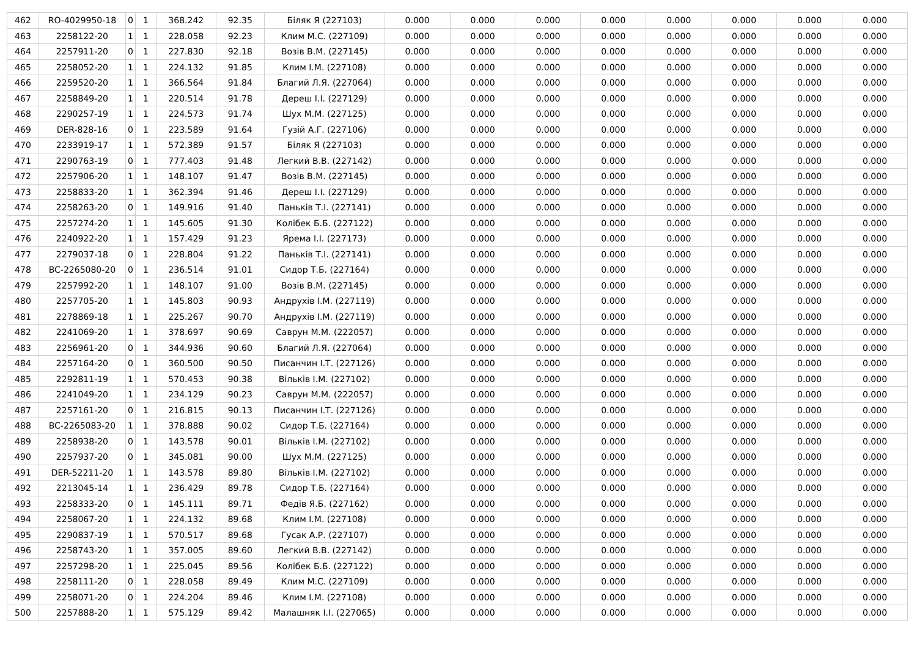| 462 | RO-4029950-18 | 0 | 1 | 368.242 | 92.35 | Біляк Я (227103) | 0.000 | 0.000 | 0.000 | 0.000 | 0.000 | 0.000 | 0.000 | 0.000 |
| 463 | 2258122-20 | 1 | 1 | 228.058 | 92.23 | Клим М.С. (227109) | 0.000 | 0.000 | 0.000 | 0.000 | 0.000 | 0.000 | 0.000 | 0.000 |
| 464 | 2257911-20 | 0 | 1 | 227.830 | 92.18 | Возів В.М. (227145) | 0.000 | 0.000 | 0.000 | 0.000 | 0.000 | 0.000 | 0.000 | 0.000 |
| 465 | 2258052-20 | 1 | 1 | 224.132 | 91.85 | Клим І.М. (227108) | 0.000 | 0.000 | 0.000 | 0.000 | 0.000 | 0.000 | 0.000 | 0.000 |
| 466 | 2259520-20 | 1 | 1 | 366.564 | 91.84 | Благий Л.Я. (227064) | 0.000 | 0.000 | 0.000 | 0.000 | 0.000 | 0.000 | 0.000 | 0.000 |
| 467 | 2258849-20 | 1 | 1 | 220.514 | 91.78 | Дереш І.І. (227129) | 0.000 | 0.000 | 0.000 | 0.000 | 0.000 | 0.000 | 0.000 | 0.000 |
| 468 | 2290257-19 | 1 | 1 | 224.573 | 91.74 | Шух М.М. (227125) | 0.000 | 0.000 | 0.000 | 0.000 | 0.000 | 0.000 | 0.000 | 0.000 |
| 469 | DER-828-16 | 0 | 1 | 223.589 | 91.64 | Гузій А.Г. (227106) | 0.000 | 0.000 | 0.000 | 0.000 | 0.000 | 0.000 | 0.000 | 0.000 |
| 470 | 2233919-17 | 1 | 1 | 572.389 | 91.57 | Біляк Я (227103) | 0.000 | 0.000 | 0.000 | 0.000 | 0.000 | 0.000 | 0.000 | 0.000 |
| 471 | 2290763-19 | 0 | 1 | 777.403 | 91.48 | Легкий В.В. (227142) | 0.000 | 0.000 | 0.000 | 0.000 | 0.000 | 0.000 | 0.000 | 0.000 |
| 472 | 2257906-20 | 1 | 1 | 148.107 | 91.47 | Возів В.М. (227145) | 0.000 | 0.000 | 0.000 | 0.000 | 0.000 | 0.000 | 0.000 | 0.000 |
| 473 | 2258833-20 | 1 | 1 | 362.394 | 91.46 | Дереш І.І. (227129) | 0.000 | 0.000 | 0.000 | 0.000 | 0.000 | 0.000 | 0.000 | 0.000 |
| 474 | 2258263-20 | 0 | 1 | 149.916 | 91.40 | Паньків Т.І. (227141) | 0.000 | 0.000 | 0.000 | 0.000 | 0.000 | 0.000 | 0.000 | 0.000 |
| 475 | 2257274-20 | 1 | 1 | 145.605 | 91.30 | Колібек Б.Б. (227122) | 0.000 | 0.000 | 0.000 | 0.000 | 0.000 | 0.000 | 0.000 | 0.000 |
| 476 | 2240922-20 | 1 | 1 | 157.429 | 91.23 | Ярема І.І. (227173) | 0.000 | 0.000 | 0.000 | 0.000 | 0.000 | 0.000 | 0.000 | 0.000 |
| 477 | 2279037-18 | 0 | 1 | 228.804 | 91.22 | Паньків Т.І. (227141) | 0.000 | 0.000 | 0.000 | 0.000 | 0.000 | 0.000 | 0.000 | 0.000 |
| 478 | BC-2265080-20 | 0 | 1 | 236.514 | 91.01 | Сидор Т.Б. (227164) | 0.000 | 0.000 | 0.000 | 0.000 | 0.000 | 0.000 | 0.000 | 0.000 |
| 479 | 2257992-20 | 1 | 1 | 148.107 | 91.00 | Возів В.М. (227145) | 0.000 | 0.000 | 0.000 | 0.000 | 0.000 | 0.000 | 0.000 | 0.000 |
| 480 | 2257705-20 | 1 | 1 | 145.803 | 90.93 | Андрухів І.М. (227119) | 0.000 | 0.000 | 0.000 | 0.000 | 0.000 | 0.000 | 0.000 | 0.000 |
| 481 | 2278869-18 | 1 | 1 | 225.267 | 90.70 | Андрухів І.М. (227119) | 0.000 | 0.000 | 0.000 | 0.000 | 0.000 | 0.000 | 0.000 | 0.000 |
| 482 | 2241069-20 | 1 | 1 | 378.697 | 90.69 | Саврун М.М. (222057) | 0.000 | 0.000 | 0.000 | 0.000 | 0.000 | 0.000 | 0.000 | 0.000 |
| 483 | 2256961-20 | 0 | 1 | 344.936 | 90.60 | Благий Л.Я. (227064) | 0.000 | 0.000 | 0.000 | 0.000 | 0.000 | 0.000 | 0.000 | 0.000 |
| 484 | 2257164-20 | 0 | 1 | 360.500 | 90.50 | Писанчин І.Т. (227126) | 0.000 | 0.000 | 0.000 | 0.000 | 0.000 | 0.000 | 0.000 | 0.000 |
| 485 | 2292811-19 | 1 | 1 | 570.453 | 90.38 | Вільків І.М. (227102) | 0.000 | 0.000 | 0.000 | 0.000 | 0.000 | 0.000 | 0.000 | 0.000 |
| 486 | 2241049-20 | 1 | 1 | 234.129 | 90.23 | Саврун М.М. (222057) | 0.000 | 0.000 | 0.000 | 0.000 | 0.000 | 0.000 | 0.000 | 0.000 |
| 487 | 2257161-20 | 0 | 1 | 216.815 | 90.13 | Писанчин І.Т. (227126) | 0.000 | 0.000 | 0.000 | 0.000 | 0.000 | 0.000 | 0.000 | 0.000 |
| 488 | BC-2265083-20 | 1 | 1 | 378.888 | 90.02 | Сидор Т.Б. (227164) | 0.000 | 0.000 | 0.000 | 0.000 | 0.000 | 0.000 | 0.000 | 0.000 |
| 489 | 2258938-20 | 0 | 1 | 143.578 | 90.01 | Вільків І.М. (227102) | 0.000 | 0.000 | 0.000 | 0.000 | 0.000 | 0.000 | 0.000 | 0.000 |
| 490 | 2257937-20 | 0 | 1 | 345.081 | 90.00 | Шух М.М. (227125) | 0.000 | 0.000 | 0.000 | 0.000 | 0.000 | 0.000 | 0.000 | 0.000 |
| 491 | DER-52211-20 | 1 | 1 | 143.578 | 89.80 | Вільків І.М. (227102) | 0.000 | 0.000 | 0.000 | 0.000 | 0.000 | 0.000 | 0.000 | 0.000 |
| 492 | 2213045-14 | 1 | 1 | 236.429 | 89.78 | Сидор Т.Б. (227164) | 0.000 | 0.000 | 0.000 | 0.000 | 0.000 | 0.000 | 0.000 | 0.000 |
| 493 | 2258333-20 | 0 | 1 | 145.111 | 89.71 | Федів Я.Б. (227162) | 0.000 | 0.000 | 0.000 | 0.000 | 0.000 | 0.000 | 0.000 | 0.000 |
| 494 | 2258067-20 | 1 | 1 | 224.132 | 89.68 | Клим І.М. (227108) | 0.000 | 0.000 | 0.000 | 0.000 | 0.000 | 0.000 | 0.000 | 0.000 |
| 495 | 2290837-19 | 1 | 1 | 570.517 | 89.68 | Гусак А.Р. (227107) | 0.000 | 0.000 | 0.000 | 0.000 | 0.000 | 0.000 | 0.000 | 0.000 |
| 496 | 2258743-20 | 1 | 1 | 357.005 | 89.60 | Легкий В.В. (227142) | 0.000 | 0.000 | 0.000 | 0.000 | 0.000 | 0.000 | 0.000 | 0.000 |
| 497 | 2257298-20 | 1 | 1 | 225.045 | 89.56 | Колібек Б.Б. (227122) | 0.000 | 0.000 | 0.000 | 0.000 | 0.000 | 0.000 | 0.000 | 0.000 |
| 498 | 2258111-20 | 0 | 1 | 228.058 | 89.49 | Клим М.С. (227109) | 0.000 | 0.000 | 0.000 | 0.000 | 0.000 | 0.000 | 0.000 | 0.000 |
| 499 | 2258071-20 | 0 | 1 | 224.204 | 89.46 | Клим І.М. (227108) | 0.000 | 0.000 | 0.000 | 0.000 | 0.000 | 0.000 | 0.000 | 0.000 |
| 500 | 2257888-20 | 1 | 1 | 575.129 | 89.42 | Малашняк І.І. (227065) | 0.000 | 0.000 | 0.000 | 0.000 | 0.000 | 0.000 | 0.000 | 0.000 |